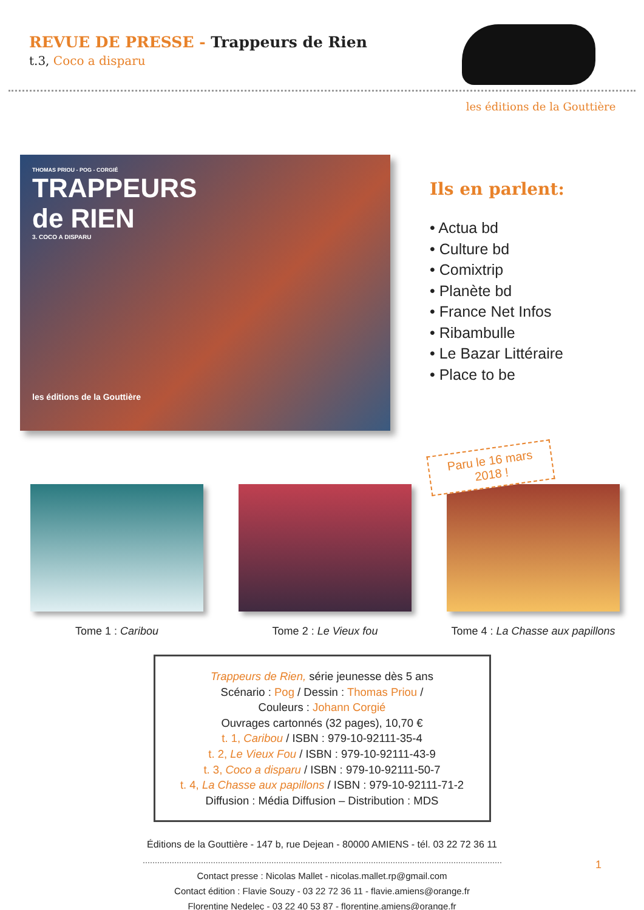REVUE DE PRESSE - Trappeurs de Rien
t.3, Coco a disparu
les éditions de la Gouttière
THOMAS PRIOU - POG - CORGIÉ
TRAPPEURS
de RIEN
3. COCO A DISPARU
les éditions de la Gouttière
Ils en parlent:
• Actua bd
• Culture bd
• Comixtrip
• Planète bd
• France Net Infos
• Ribambulle
• Le Bazar Littéraire
• Place to be
Tome 1 : Caribou Tome 2 : Le Vieux fou Tome 4 : La Chasse aux papillons
Paru le 16 mars
2018 !
Trappeurs de Rien, série jeunesse dès 5 ans
Scénario : Pog / Dessin : Thomas Priou /
Couleurs : Johann Corgié
Ouvrages cartonnés (32 pages), 10,70 €
t. 1, Caribou / ISBN : 979-10-92111-35-4
t. 2, Le Vieux Fou / ISBN : 979-10-92111-43-9
t. 3, Coco a disparu / ISBN : 979-10-92111-50-7
t. 4, La Chasse aux papillons / ISBN : 979-10-92111-71-2
Diffusion : Média Diffusion – Distribution : MDS
Éditions de la Gouttière - 147 b, rue Dejean - 80000 AMIENS - tél. 03 22 72 36 11
Contact presse : Nicolas Mallet - nicolas.mallet.rp@gmail.com
Contact édition : Flavie Souzy - 03 22 72 36 11 - flavie.amiens@orange.fr
Florentine Nedelec - 03 22 40 53 87 - florentine.amiens@orange.fr
1